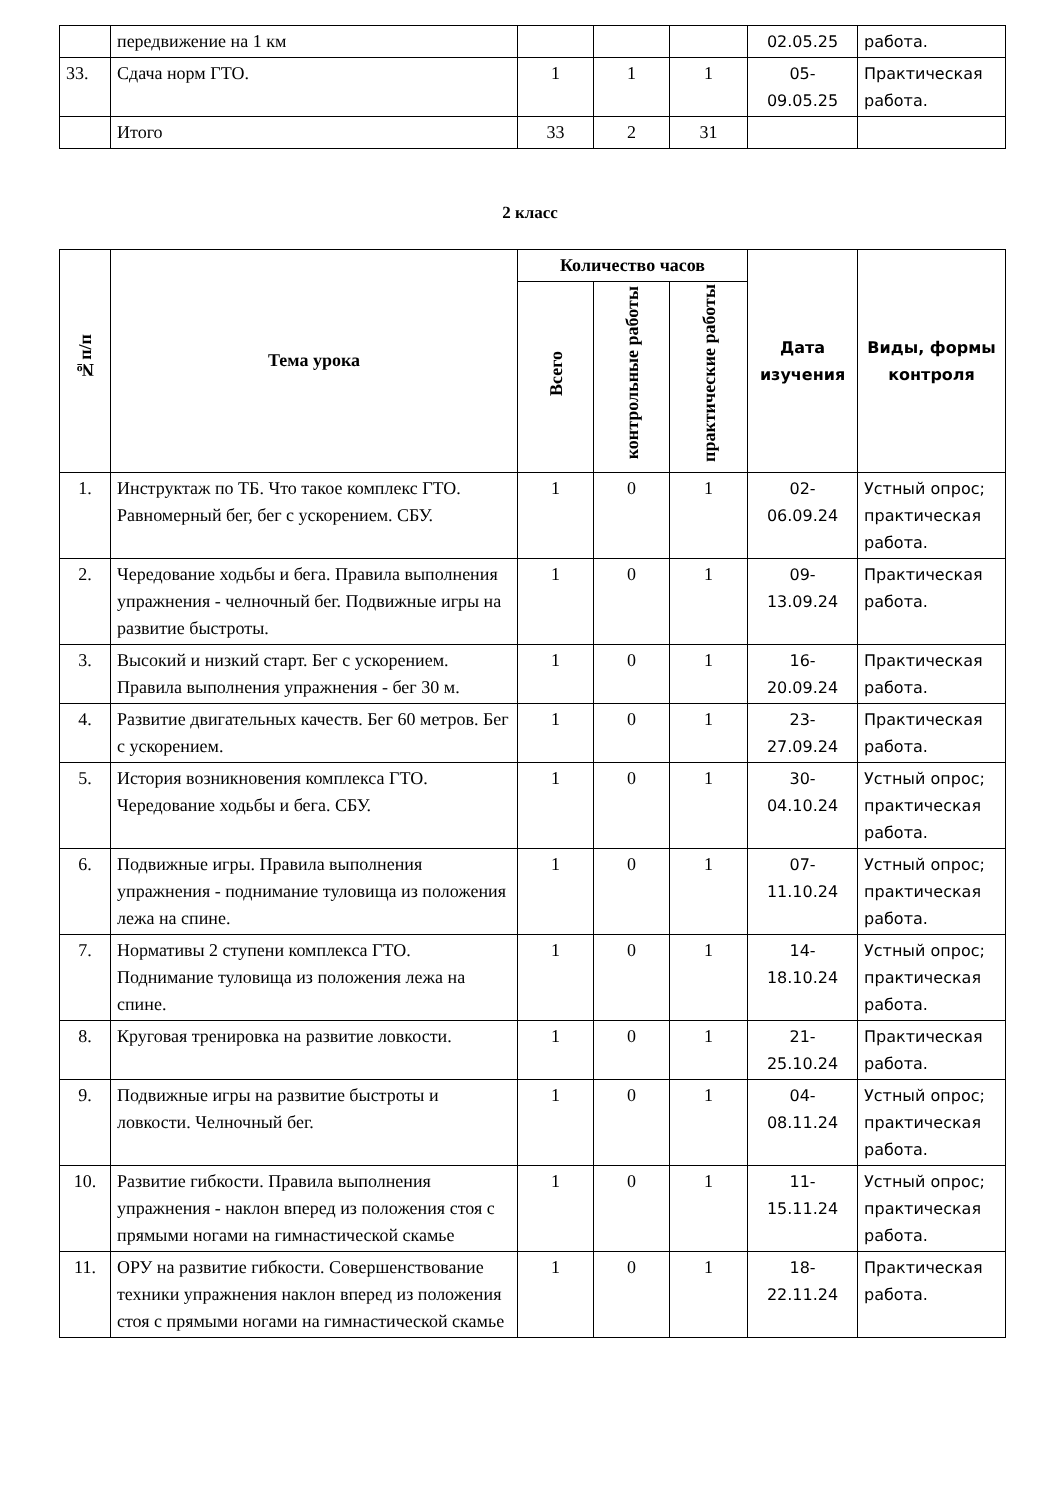| | передвижение на 1 км | | | | 02.05.25 | работа. |
| 33. | Сдача норм ГТО. | 1 | 1 | 1 | 05- 09.05.25 | Практическая работа. |
| | Итого | 33 | 2 | 31 | | |
2 класс
| №п/п | Тема урока | Количество часов | | | Дата изучения | Виды, формы контроля |
| --- | --- | --- | --- | --- | --- | --- |
| | | Всего | контрольные работы | практические работы | | |
| 1. | Инструктаж по ТБ. Что такое комплекс ГТО. Равномерный бег, бег с ускорением. СБУ. | 1 | 0 | 1 | 02- 06.09.24 | Устный опрос; практическая работа. |
| 2. | Чередование ходьбы и бега. Правила выполнения упражнения - челночный бег. Подвижные игры на развитие быстроты. | 1 | 0 | 1 | 09- 13.09.24 | Практическая работа. |
| 3. | Высокий и низкий старт. Бег с ускорением. Правила выполнения упражнения - бег 30 м. | 1 | 0 | 1 | 16- 20.09.24 | Практическая работа. |
| 4. | Развитие двигательных качеств. Бег 60 метров. Бег с ускорением. | 1 | 0 | 1 | 23- 27.09.24 | Практическая работа. |
| 5. | История возникновения комплекса ГТО. Чередование ходьбы и бега. СБУ. | 1 | 0 | 1 | 30- 04.10.24 | Устный опрос; практическая работа. |
| 6. | Подвижные игры. Правила выполнения упражнения - поднимание туловища из положения лежа на спине. | 1 | 0 | 1 | 07- 11.10.24 | Устный опрос; практическая работа. |
| 7. | Нормативы 2 ступени комплекса ГТО. Поднимание туловища из положения лежа на спине. | 1 | 0 | 1 | 14- 18.10.24 | Устный опрос; практическая работа. |
| 8. | Круговая тренировка на развитие ловкости. | 1 | 0 | 1 | 21- 25.10.24 | Практическая работа. |
| 9. | Подвижные игры на развитие быстроты и ловкости. Челночный бег. | 1 | 0 | 1 | 04- 08.11.24 | Устный опрос; практическая работа. |
| 10. | Развитие гибкости. Правила выполнения упражнения - наклон вперед из положения стоя с прямыми ногами на гимнастической скамье | 1 | 0 | 1 | 11- 15.11.24 | Устный опрос; практическая работа. |
| 11. | ОРУ на развитие гибкости. Совершенствование техники упражнения наклон вперед из положения стоя с прямыми ногами на гимнастической скамье | 1 | 0 | 1 | 18- 22.11.24 | Практическая работа. |